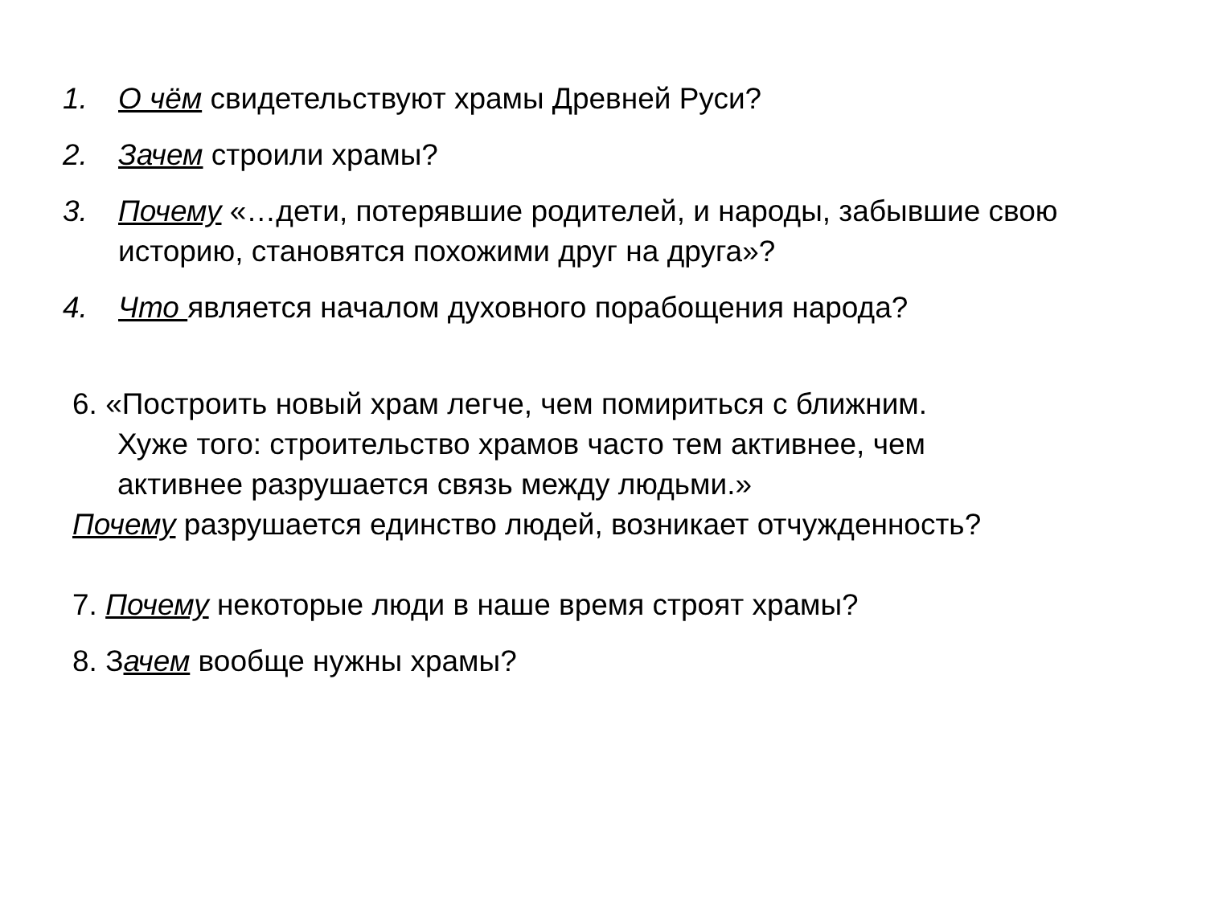1. О чём свидетельствуют храмы Древней Руси?
2. Зачем строили храмы?
3. Почему «…дети, потерявшие родителей, и народы, забывшие свою историю, становятся похожими друг на друга»?
4. Что является началом духовного порабощения народа?
6. «Построить новый храм легче, чем помириться с ближним.
Хуже того: строительство храмов часто тем активнее, чем
активнее разрушается связь между людьми.»
Почему разрушается единство людей, возникает отчужденность?
7. Почему некоторые люди в наше время строят храмы?
8. Зачем вообще нужны храмы?